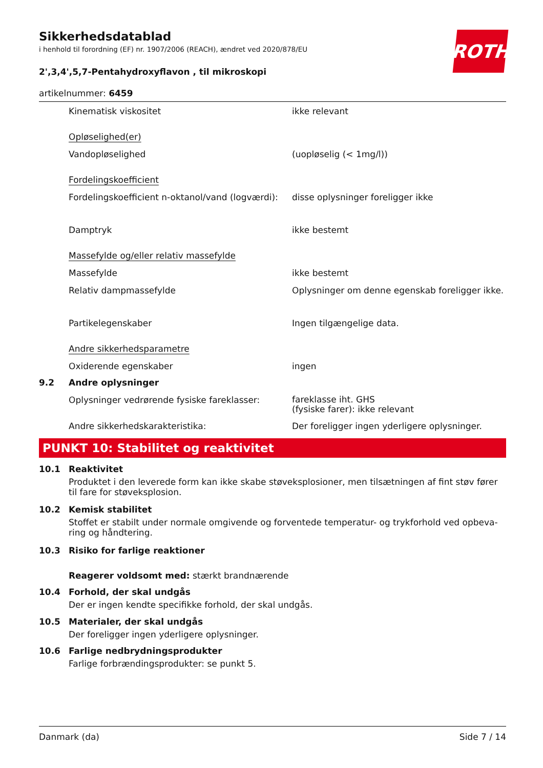Sikkerhedsdatablad
i henhold til forordning (EF) nr. 1907/2006 (REACH), ændret ved 2020/878/EU
ROTH
2',3,4',5,7-Pentahydroxyflavon , til mikroskopi
artikelnummer: 6459
| | Kinematisk viskositet | ikke relevant |
| | Opløselighed(er) | |
| | Vandopløselighed | (uopløselig (< 1mg/l)) |
| | Fordelingskoefficient | |
| | Fordelingskoefficient n-oktanol/vand (logværdi): | disse oplysninger foreligger ikke |
| | Damptryk | ikke bestemt |
| | Massefylde og/eller relativ massefylde | |
| | Massefylde | ikke bestemt |
| | Relativ dampmassefylde | Oplysninger om denne egenskab foreligger ikke. |
| | Partikelegenskaber | Ingen tilgængelige data. |
| | Andre sikkerhedsparametre | |
| | Oxiderende egenskaber | ingen |
| 9.2 | Andre oplysninger | |
| | Oplysninger vedrørende fysiske fareklasser: | fareklasse iht. GHS (fysiske farer): ikke relevant |
| | Andre sikkerhedskarakteristika: | Der foreligger ingen yderligere oplysninger. |
PUNKT 10: Stabilitet og reaktivitet
10.1 Reaktivitet
Produktet i den leverede form kan ikke skabe støveksplosioner, men tilsætningen af fint støv fører til fare for støveksplosion.
10.2 Kemisk stabilitet
Stoffet er stabilt under normale omgivende og forventede temperatur- og trykforhold ved opbeva-ring og håndtering.
10.3 Risiko for farlige reaktioner
Reagerer voldsomt med: stærkt brandnærende
10.4 Forhold, der skal undgås
Der er ingen kendte specifikke forhold, der skal undgås.
10.5 Materialer, der skal undgås
Der foreligger ingen yderligere oplysninger.
10.6 Farlige nedbrydningsprodukter
Farlige forbrændingsprodukter: se punkt 5.
Danmark (da) Side 7 / 14